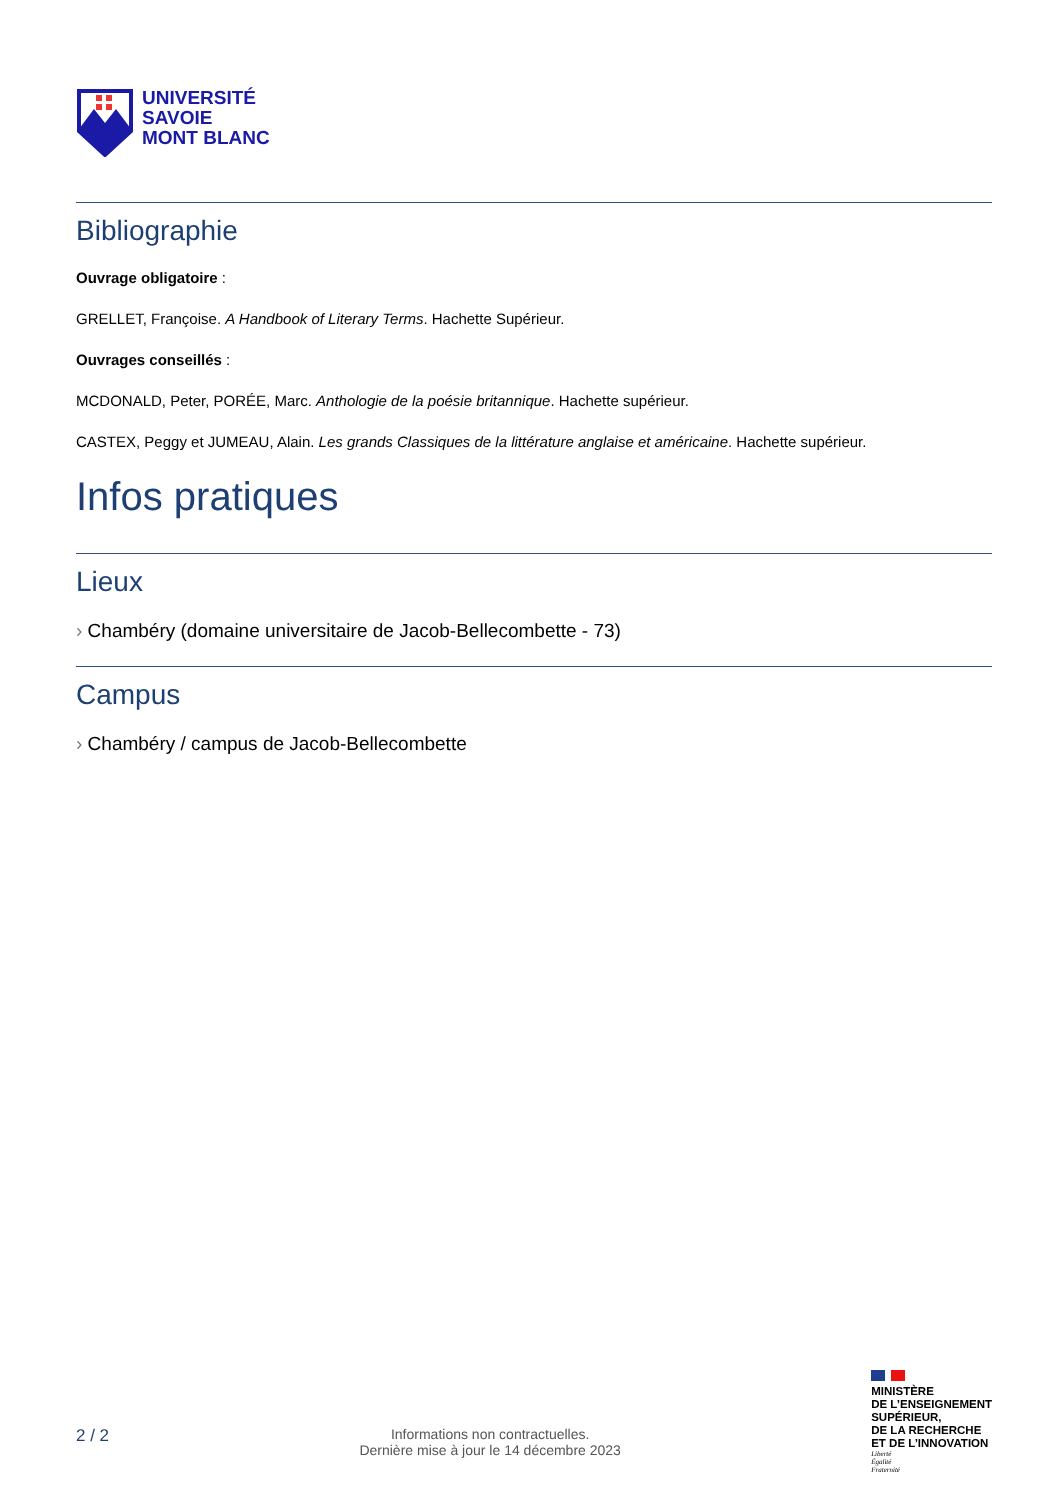UNIVERSITÉ
SAVOIE
MONT BLANC
Bibliographie
Ouvrage obligatoire :
GRELLET, Françoise. A Handbook of Literary Terms. Hachette Supérieur.
Ouvrages conseillés :
MCDONALD, Peter, PORÉE, Marc. Anthologie de la poésie britannique. Hachette supérieur.
CASTEX, Peggy et JUMEAU, Alain. Les grands Classiques de la littérature anglaise et américaine. Hachette supérieur.
Infos pratiques
Lieux
› Chambéry (domaine universitaire de Jacob-Bellecombette - 73)
Campus
› Chambéry / campus de Jacob-Bellecombette
2 / 2
Informations non contractuelles.
Dernière mise à jour le 14 décembre 2023
MINISTÈRE
DE L’ENSEIGNEMENT
SUPÉRIEUR,
DE LA RECHERCHE
ET DE L’INNOVATION
Liberté
Égalité
Fraternité